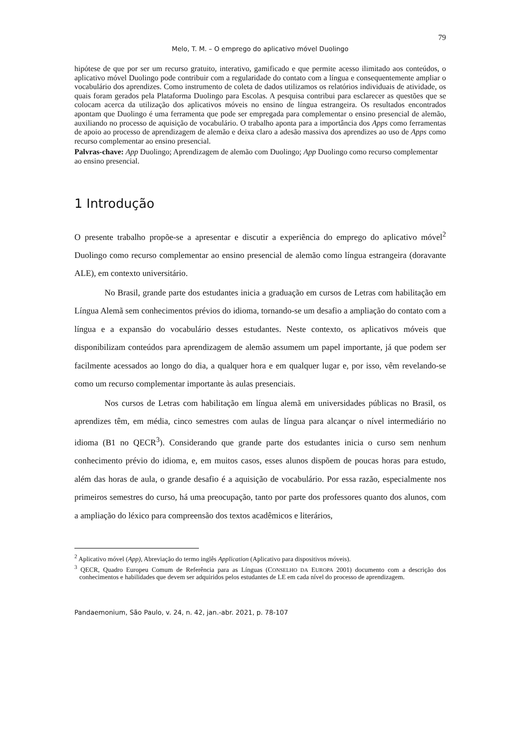79
Melo, T. M. – O emprego do aplicativo móvel Duolingo
hipótese de que por ser um recurso gratuito, interativo, gamificado e que permite acesso ilimitado aos conteúdos, o aplicativo móvel Duolingo pode contribuir com a regularidade do contato com a língua e consequentemente ampliar o vocabulário dos aprendizes. Como instrumento de coleta de dados utilizamos os relatórios individuais de atividade, os quais foram gerados pela Plataforma Duolingo para Escolas. A pesquisa contribui para esclarecer as questões que se colocam acerca da utilização dos aplicativos móveis no ensino de língua estrangeira. Os resultados encontrados apontam que Duolingo é uma ferramenta que pode ser empregada para complementar o ensino presencial de alemão, auxiliando no processo de aquisição de vocabulário. O trabalho aponta para a importância dos Apps como ferramentas de apoio ao processo de aprendizagem de alemão e deixa claro a adesão massiva dos aprendizes ao uso de Apps como recurso complementar ao ensino presencial.
Palvras-chave: App Duolingo; Aprendizagem de alemão com Duolingo; App Duolingo como recurso complementar ao ensino presencial.
1 Introdução
O presente trabalho propõe-se a apresentar e discutir a experiência do emprego do aplicativo móvel<sup>2</sup> Duolingo como recurso complementar ao ensino presencial de alemão como língua estrangeira (doravante ALE), em contexto universitário.
No Brasil, grande parte dos estudantes inicia a graduação em cursos de Letras com habilitação em Língua Alemã sem conhecimentos prévios do idioma, tornando-se um desafio a ampliação do contato com a língua e a expansão do vocabulário desses estudantes. Neste contexto, os aplicativos móveis que disponibilizam conteúdos para aprendizagem de alemão assumem um papel importante, já que podem ser facilmente acessados ao longo do dia, a qualquer hora e em qualquer lugar e, por isso, vêm revelando-se como um recurso complementar importante às aulas presenciais.
Nos cursos de Letras com habilitação em língua alemã em universidades públicas no Brasil, os aprendizes têm, em média, cinco semestres com aulas de língua para alcançar o nível intermediário no idioma (B1 no QECR<sup>3</sup>). Considerando que grande parte dos estudantes inicia o curso sem nenhum conhecimento prévio do idioma, e, em muitos casos, esses alunos dispõem de poucas horas para estudo, além das horas de aula, o grande desafio é a aquisição de vocabulário. Por essa razão, especialmente nos primeiros semestres do curso, há uma preocupação, tanto por parte dos professores quanto dos alunos, com a ampliação do léxico para compreensão dos textos acadêmicos e literários,
<sup>2</sup> Aplicativo móvel (App), Abreviação do termo inglês Application (Aplicativo para dispositivos móveis).
<sup>3</sup> QECR, Quadro Europeu Comum de Referência para as Línguas (CONSELHO DA EUROPA 2001) documento com a descrição dos conhecimentos e habilidades que devem ser adquiridos pelos estudantes de LE em cada nível do processo de aprendizagem.
Pandaemonium, São Paulo, v. 24, n. 42, jan.-abr. 2021, p. 78-107